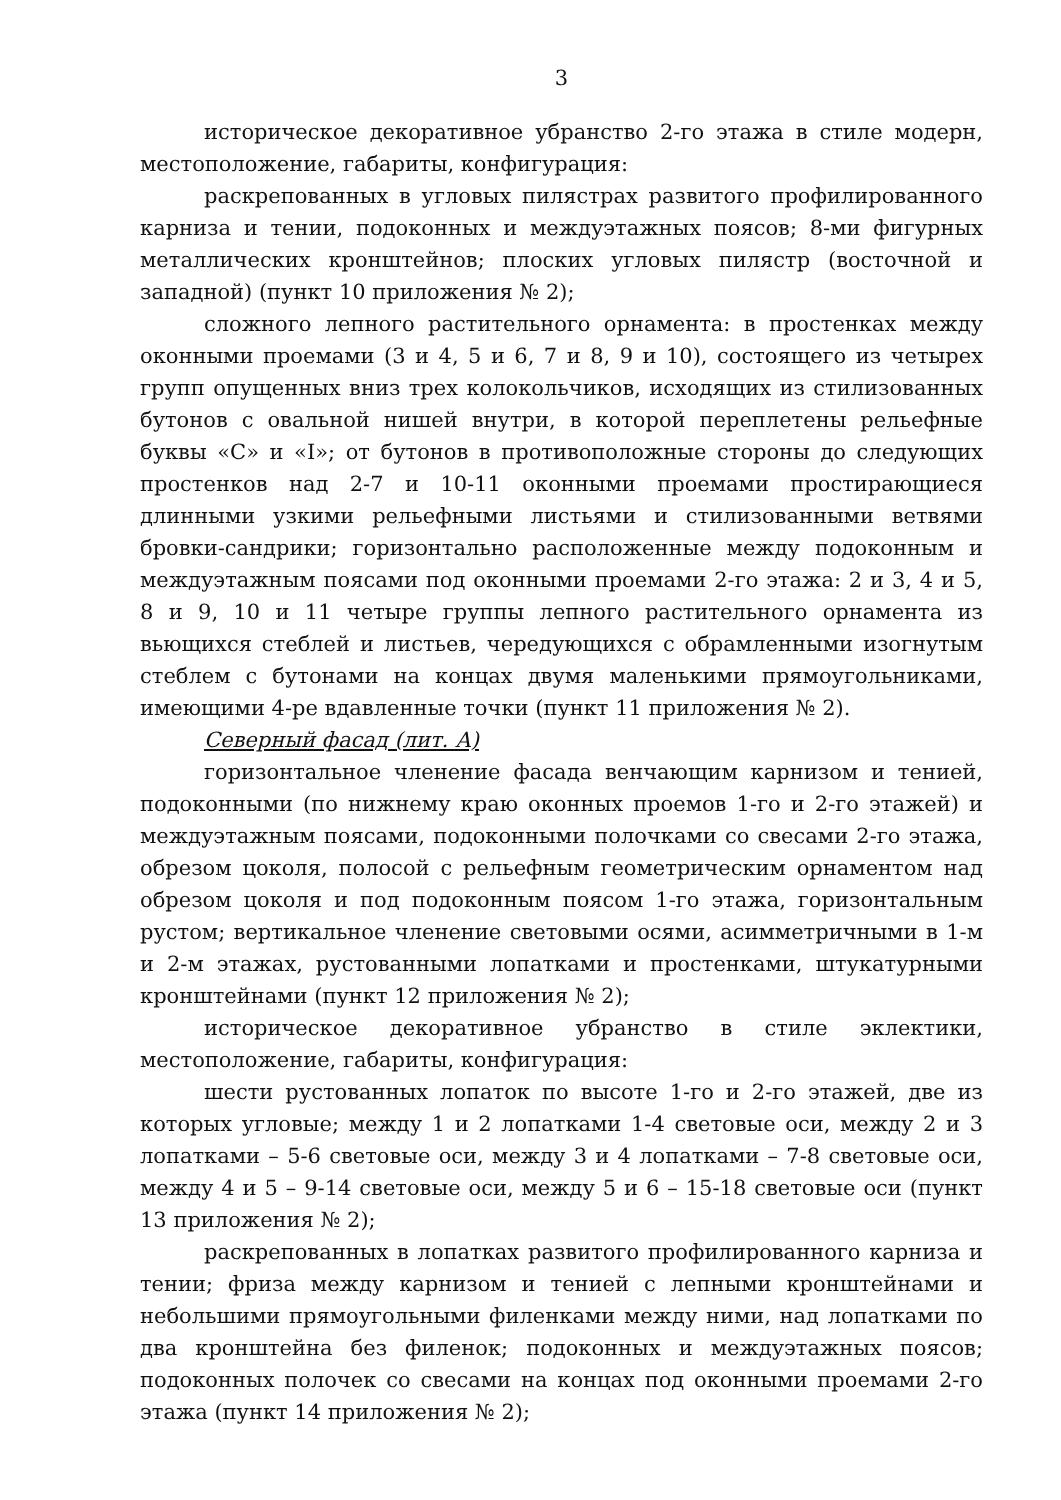3
историческое декоративное убранство 2-го этажа в стиле модерн, местоположение, габариты, конфигурация:
раскрепованных в угловых пилястрах развитого профилированного карниза и тении, подоконных и междуэтажных поясов; 8-ми фигурных металлических кронштейнов; плоских угловых пилястр (восточной и западной) (пункт 10 приложения № 2);
сложного лепного растительного орнамента: в простенках между оконными проемами (3 и 4, 5 и 6, 7 и 8, 9 и 10), состоящего из четырех групп опущенных вниз трех колокольчиков, исходящих из стилизованных бутонов с овальной нишей внутри, в которой переплетены рельефные буквы «С» и «I»; от бутонов в противоположные стороны до следующих простенков над 2-7 и 10-11 оконными проемами простирающиеся длинными узкими рельефными листьями и стилизованными ветвями бровки-сандрики; горизонтально расположенные между подоконным и междуэтажным поясами под оконными проемами 2-го этажа: 2 и 3, 4 и 5, 8 и 9, 10 и 11 четыре группы лепного растительного орнамента из вьющихся стеблей и листьев, чередующихся с обрамленными изогнутым стеблем с бутонами на концах двумя маленькими прямоугольниками, имеющими 4-ре вдавленные точки (пункт 11 приложения № 2).
Северный фасад (лит. А)
горизонтальное членение фасада венчающим карнизом и тенией, подоконными (по нижнему краю оконных проемов 1-го и 2-го этажей) и междуэтажным поясами, подоконными полочками со свесами 2-го этажа, обрезом цоколя, полосой с рельефным геометрическим орнаментом над обрезом цоколя и под подоконным поясом 1-го этажа, горизонтальным рустом; вертикальное членение световыми осями, асимметричными в 1-м и 2-м этажах, рустованными лопатками и простенками, штукатурными кронштейнами (пункт 12 приложения № 2);
историческое декоративное убранство в стиле эклектики, местоположение, габариты, конфигурация:
шести рустованных лопаток по высоте 1-го и 2-го этажей, две из которых угловые; между 1 и 2 лопатками 1-4 световые оси, между 2 и 3 лопатками – 5-6 световые оси, между 3 и 4 лопатками – 7-8 световые оси, между 4 и 5 – 9-14 световые оси, между 5 и 6 – 15-18 световые оси (пункт 13 приложения № 2);
раскрепованных в лопатках развитого профилированного карниза и тении; фриза между карнизом и тенией с лепными кронштейнами и небольшими прямоугольными филенками между ними, над лопатками по два кронштейна без филенок; подоконных и междуэтажных поясов; подоконных полочек со свесами на концах под оконными проемами 2-го этажа (пункт 14 приложения № 2);